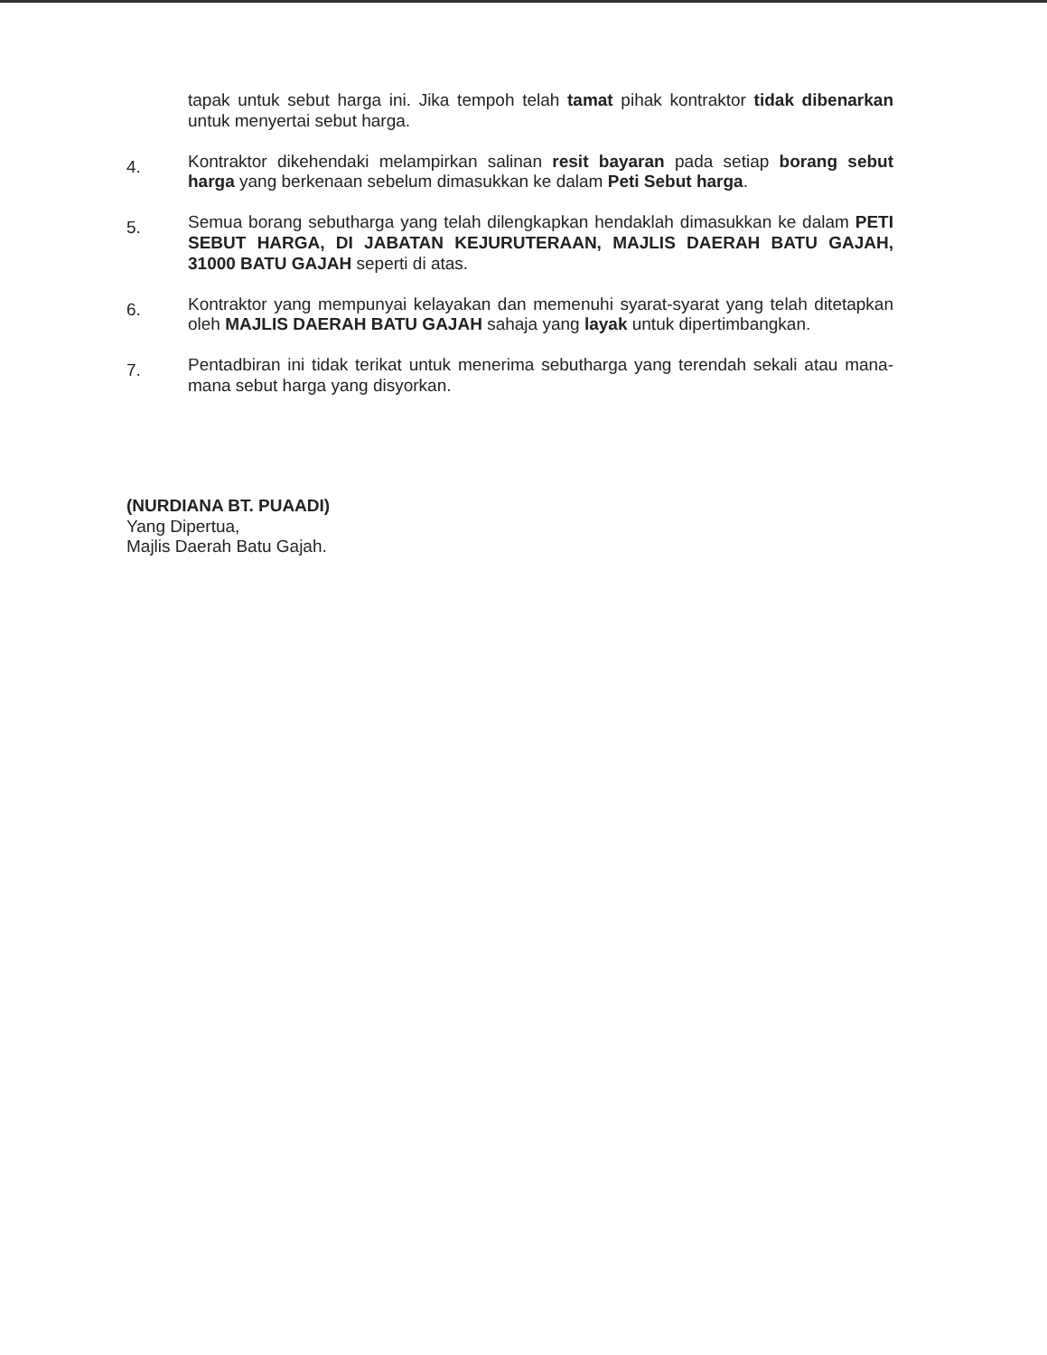tapak untuk sebut harga ini. Jika tempoh telah tamat pihak kontraktor tidak dibenarkan untuk menyertai sebut harga.
4.
Kontraktor dikehendaki melampirkan salinan resit bayaran pada setiap borang sebut harga yang berkenaan sebelum dimasukkan ke dalam Peti Sebut harga.
5.
Semua borang sebutharga yang telah dilengkapkan hendaklah dimasukkan ke dalam PETI SEBUT HARGA, DI JABATAN KEJURUTERAAN, MAJLIS DAERAH BATU GAJAH, 31000 BATU GAJAH seperti di atas.
6.
Kontraktor yang mempunyai kelayakan dan memenuhi syarat-syarat yang telah ditetapkan oleh MAJLIS DAERAH BATU GAJAH sahaja yang layak untuk dipertimbangkan.
7.
Pentadbiran ini tidak terikat untuk menerima sebutharga yang terendah sekali atau mana-mana sebut harga yang disyorkan.
(NURDIANA BT. PUAADI)
Yang Dipertua,
Majlis Daerah Batu Gajah.